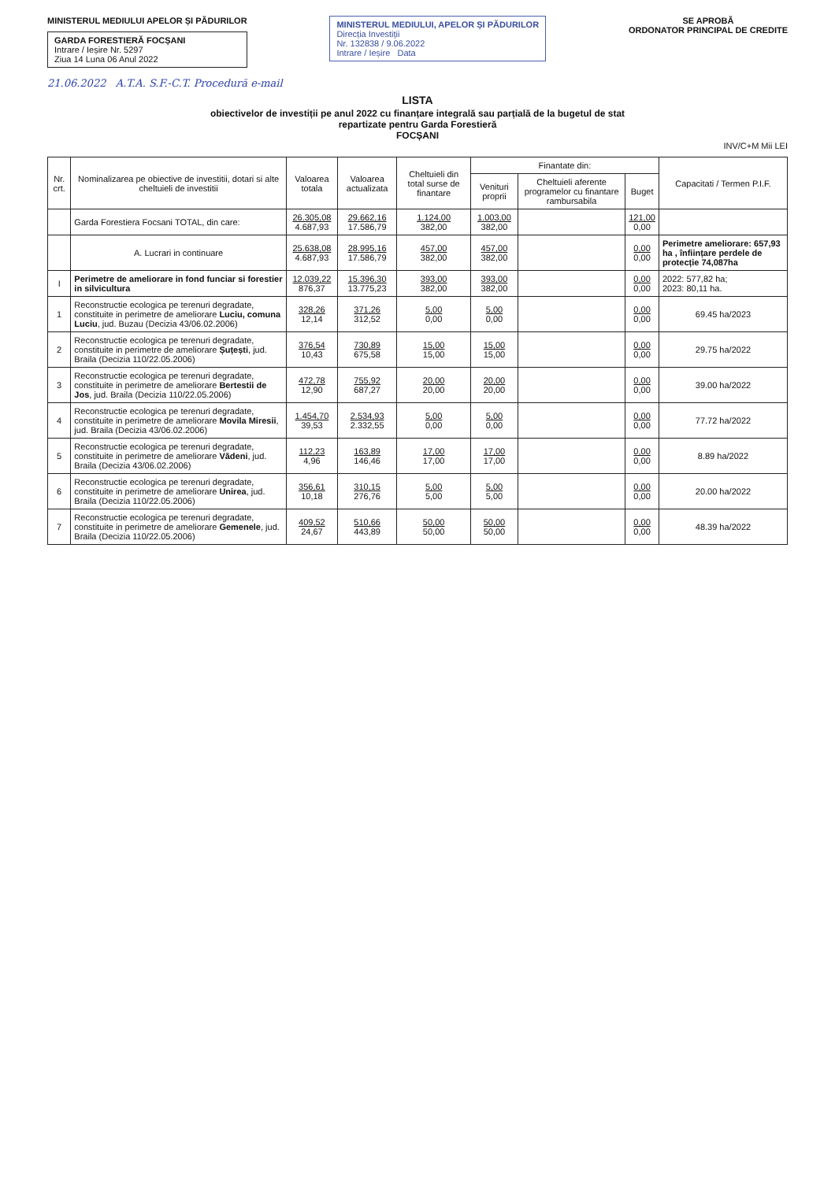MINISTERUL MEDIULUI APELOR ȘI PĂDURILOR
GARDA FORESTIERĂ FOCȘANI
Intrare / Ieșire Nr. 5297
Ziua 14 Luna 06 Anul 2022
MINISTERUL MEDIULUI, APELOR ȘI PĂDURILOR
Direcția Investiții
Nr. 132838 / 9.06.2022
Intrare / Ieșire Data
SE APROBĂ
ORDONATOR PRINCIPAL DE CREDITE
21.06.2022 A.T.A. S.F.-C.T. Procedură e-mail
LISTA
obiectivelor de investiții pe anul 2022 cu finanțare integrală sau parțială de la bugetul de stat
repartizate pentru Garda Forestieră
FOCȘANI
INV/C+M Mii LEI
| Nr. crt. | Nominalizarea pe obiective de investitii, dotari si alte cheltuieli de investitii | Valoarea totala | Valoarea actualizata | Cheltuieli din total surse de finantare | Finantate din: | | | Capacitati / Termen P.I.F. |
| --- | --- | --- | --- | --- | --- | --- | --- | --- |
| | | | | | Venituri proprii | Cheltuieli aferente programelor cu finantare rambursabila | Buget | |
| | Garda Forestiera Focsani TOTAL, din care: | 26.305,08 4.687,93 | 29.662,16 17.586,79 | 1.124,00 382,00 | 1.003,00 382,00 | | 121,00 0,00 | |
| | A. Lucrari in continuare | 25.638,08 4.687,93 | 28.995,16 17.586,79 | 457,00 382,00 | 457,00 382,00 | | 0,00 0,00 | Perimetre ameliorare: 657,93 ha , înființare perdele de protecție 74,087ha |
| I | Perimetre de ameliorare in fond funciar si forestier in silvicultura | 12.039,22 876,37 | 15.396,30 13.775,23 | 393,00 382,00 | 393,00 382,00 | | 0,00 0,00 | 2022: 577,82 ha; 2023: 80,11 ha. |
| 1 | Reconstructie ecologica pe terenuri degradate, constituite in perimetre de ameliorare Luciu, comuna Luciu , jud. Buzau (Decizia 43/06.02.2006) | 328,26 12,14 | 371,26 312,52 | 5,00 0,00 | 5,00 0,00 | | 0,00 0,00 | 69.45 ha/2023 |
| 2 | Reconstructie ecologica pe terenuri degradate, constituite in perimetre de ameliorare Șuțești , jud. Braila (Decizia 110/22.05.2006) | 376,54 10,43 | 730,89 675,58 | 15,00 15,00 | 15,00 15,00 | | 0,00 0,00 | 29.75 ha/2022 |
| 3 | Reconstructie ecologica pe terenuri degradate, constituite in perimetre de ameliorare Bertestii de Jos , jud. Braila (Decizia 110/22.05.2006) | 472,78 12,90 | 755,92 687,27 | 20,00 20,00 | 20,00 20,00 | | 0,00 0,00 | 39.00 ha/2022 |
| 4 | Reconstructie ecologica pe terenuri degradate, constituite in perimetre de ameliorare Movila Miresii , jud. Braila (Decizia 43/06.02.2006) | 1.454,70 39,53 | 2.534,93 2.332,55 | 5,00 0,00 | 5,00 0,00 | | 0,00 0,00 | 77.72 ha/2022 |
| 5 | Reconstructie ecologica pe terenuri degradate, constituite in perimetre de ameliorare Vădeni , jud. Braila (Decizia 43/06.02.2006) | 112,23 4,96 | 163,89 146,46 | 17,00 17,00 | 17,00 17,00 | | 0,00 0,00 | 8.89 ha/2022 |
| 6 | Reconstructie ecologica pe terenuri degradate, constituite in perimetre de ameliorare Unirea , jud. Braila (Decizia 110/22.05.2006) | 356,61 10,18 | 310,15 276,76 | 5,00 5,00 | 5,00 5,00 | | 0,00 0,00 | 20.00 ha/2022 |
| 7 | Reconstructie ecologica pe terenuri degradate, constituite in perimetre de ameliorare Gemenele , jud. Braila (Decizia 110/22.05.2006) | 409,52 24,67 | 510,66 443,89 | 50,00 50,00 | 50,00 50,00 | | 0,00 0,00 | 48.39 ha/2022 |